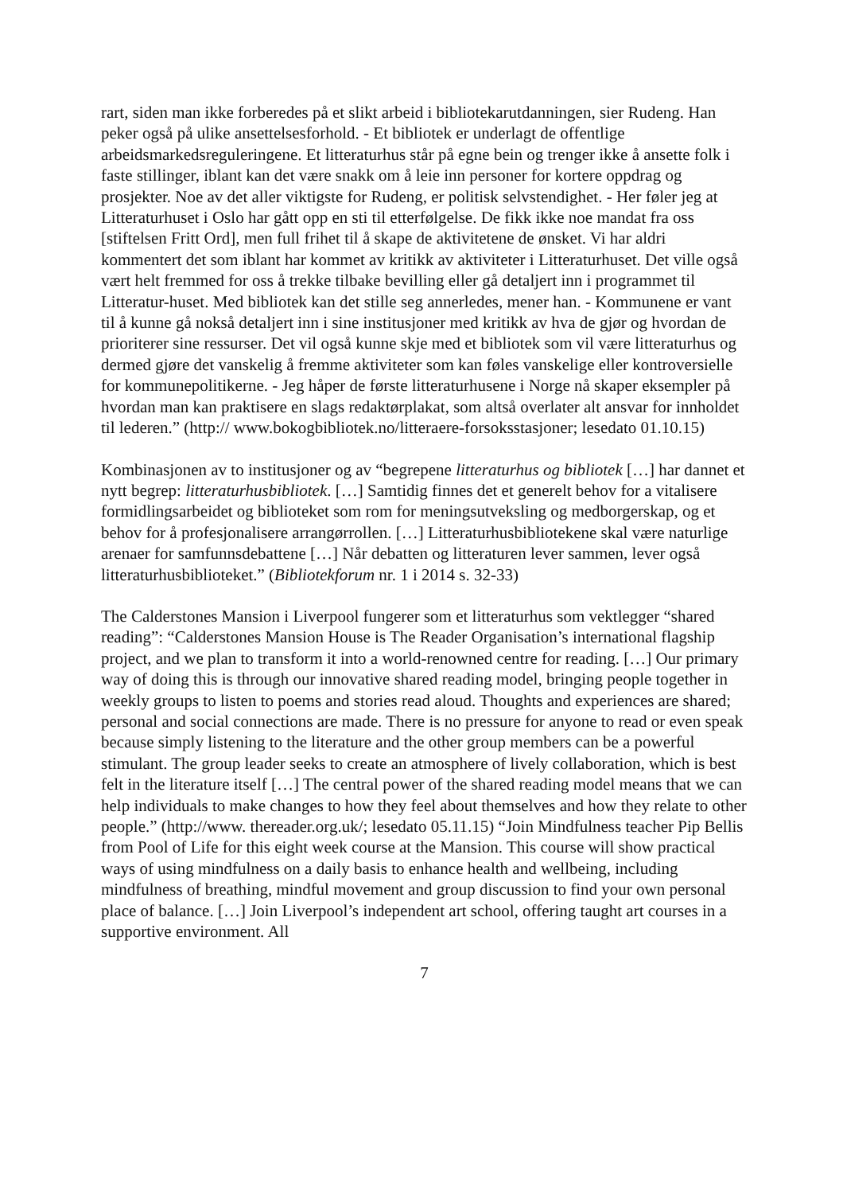rart, siden man ikke forberedes på et slikt arbeid i bibliotekarutdanningen, sier Rudeng. Han peker også på ulike ansettelsesforhold. - Et bibliotek er underlagt de offentlige arbeidsmarkedsreguleringene. Et litteraturhus står på egne bein og trenger ikke å ansette folk i faste stillinger, iblant kan det være snakk om å leie inn personer for kortere oppdrag og prosjekter. Noe av det aller viktigste for Rudeng, er politisk selvstendighet. - Her føler jeg at Litteraturhuset i Oslo har gått opp en sti til etterfølgelse. De fikk ikke noe mandat fra oss [stiftelsen Fritt Ord], men full frihet til å skape de aktivitetene de ønsket. Vi har aldri kommentert det som iblant har kommet av kritikk av aktiviteter i Litteraturhuset. Det ville også vært helt fremmed for oss å trekke tilbake bevilling eller gå detaljert inn i programmet til Litteratur-huset. Med bibliotek kan det stille seg annerledes, mener han. - Kommunene er vant til å kunne gå nokså detaljert inn i sine institusjoner med kritikk av hva de gjør og hvordan de prioriterer sine ressurser. Det vil også kunne skje med et bibliotek som vil være litteraturhus og dermed gjøre det vanskelig å fremme aktiviteter som kan føles vanskelige eller kontroversielle for kommunepolitikerne. - Jeg håper de første litteraturhusene i Norge nå skaper eksempler på hvordan man kan praktisere en slags redaktørplakat, som altså overlater alt ansvar for innholdet til lederen.” (http:// www.bokogbibliotek.no/litteraere-forsoksstasjoner; lesedato 01.10.15)
Kombinasjonen av to institusjoner og av “begrepene litteraturhus og bibliotek […] har dannet et nytt begrep: litteraturhusbibliotek. […] Samtidig finnes det et generelt behov for a vitalisere formidlingsarbeidet og biblioteket som rom for meningsutveksling og medborgerskap, og et behov for å profesjonalisere arrangørrollen. […] Litteraturhusbibliotekene skal være naturlige arenaer for samfunnsdebattene […] Når debatten og litteraturen lever sammen, lever også litteraturhusbiblioteket.” (Bibliotekforum nr. 1 i 2014 s. 32-33)
The Calderstones Mansion i Liverpool fungerer som et litteraturhus som vektlegger “shared reading”: “Calderstones Mansion House is The Reader Organisation’s international flagship project, and we plan to transform it into a world-renowned centre for reading. […] Our primary way of doing this is through our innovative shared reading model, bringing people together in weekly groups to listen to poems and stories read aloud. Thoughts and experiences are shared; personal and social connections are made. There is no pressure for anyone to read or even speak because simply listening to the literature and the other group members can be a powerful stimulant. The group leader seeks to create an atmosphere of lively collaboration, which is best felt in the literature itself […] The central power of the shared reading model means that we can help individuals to make changes to how they feel about themselves and how they relate to other people.” (http://www. thereader.org.uk/; lesedato 05.11.15) “Join Mindfulness teacher Pip Bellis from Pool of Life for this eight week course at the Mansion. This course will show practical ways of using mindfulness on a daily basis to enhance health and wellbeing, including mindfulness of breathing, mindful movement and group discussion to find your own personal place of balance. […] Join Liverpool’s independent art school, offering taught art courses in a supportive environment. All
7